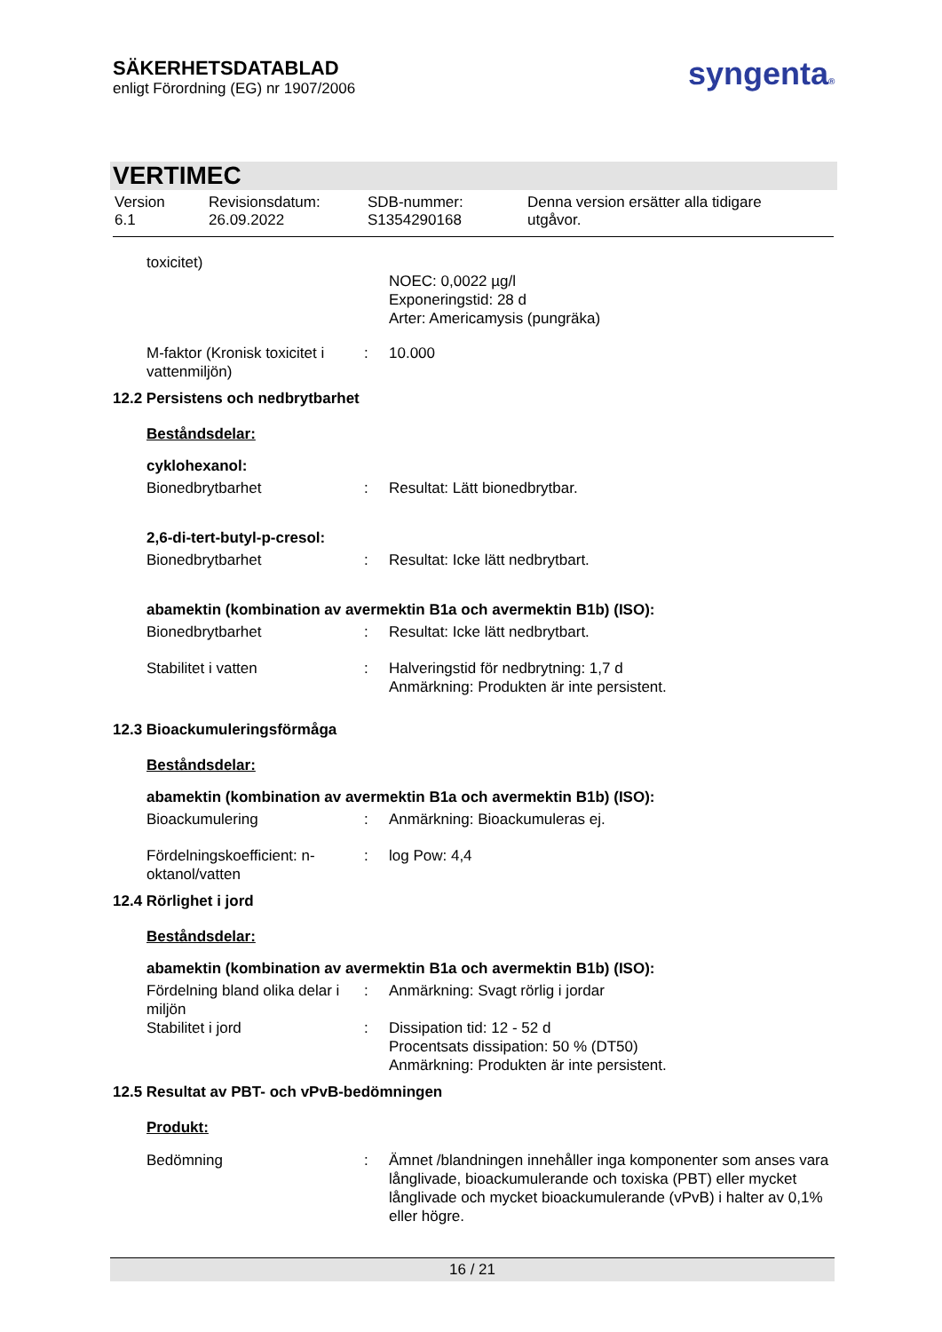SÄKERHETSDATABLAD
enligt Förordning (EG) nr 1907/2006
syngenta®
VERTIMEC
| Version 6.1 | Revisionsdatum: 26.09.2022 | SDB-nummer: S1354290168 | Denna version ersätter alla tidigare utgåvor. |
| toxicitet) | | |
| | | NOEC: 0,0022 µg/l Exponeringstid: 28 d Arter: Americamysis (pungräka) |
| M-faktor (Kronisk toxicitet i vattenmiljön) | : | 10.000 |
12.2 Persistens och nedbrytbarhet
Beståndsdelar:
cyklohexanol:
| Bionedbrytbarhet | : | Resultat: Lätt bionedbrytbar. |
2,6-di-tert-butyl-p-cresol:
| Bionedbrytbarhet | : | Resultat: Icke lätt nedbrytbart. |
abamektin (kombination av avermektin B1a och avermektin B1b) (ISO):
| Bionedbrytbarhet | : | Resultat: Icke lätt nedbrytbart. |
| Stabilitet i vatten | : | Halveringstid för nedbrytning: 1,7 d Anmärkning: Produkten är inte persistent. |
12.3 Bioackumuleringsförmåga
Beståndsdelar:
abamektin (kombination av avermektin B1a och avermektin B1b) (ISO):
| Bioackumulering | : | Anmärkning: Bioackumuleras ej. |
| Fördelningskoefficient: n-oktanol/vatten | : | log Pow: 4,4 |
12.4 Rörlighet i jord
Beståndsdelar:
abamektin (kombination av avermektin B1a och avermektin B1b) (ISO):
| Fördelning bland olika delar i miljön | : | Anmärkning: Svagt rörlig i jordar |
| Stabilitet i jord | : | Dissipation tid: 12 - 52 d Procentsats dissipation: 50 % (DT50) Anmärkning: Produkten är inte persistent. |
12.5 Resultat av PBT- och vPvB-bedömningen
Produkt:
| Bedömning | : | Ämnet /blandningen innehåller inga komponenter som anses vara långlivade, bioackumulerande och toxiska (PBT) eller mycket långlivade och mycket bioackumulerande (vPvB) i halter av 0,1% eller högre. |
16 / 21